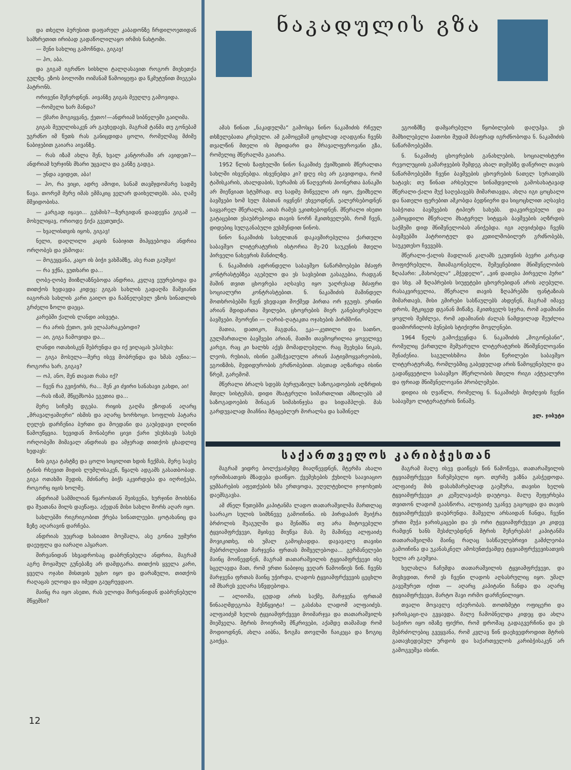და თხელი ბურუსით დაფარულ კაბადონზე ჩრდილოეთიდან სამხრეთით ირიბად გადაწოლილაყო ირმის ნახტომი.
— შენი სახლიც გამოჩნდა, გიგავ!
— ჰო, აბა.
და გიგამ იგრძნო სისხლი ტალღასავით როგორ მიეხეთქა გულზე. ეზოს ბოლოში ოიმანამ წამოიყეფა და წკმუტუნით მიეგება პატრონს.
ორივენი შეჩერდნენ. აივანზე გიგას მეუღლე გამოვიდა.
—რომელი ხარ მანდა?
— ქმარი მოგიყვანე, ქეთო!—ანდრიამ სიბნელეში გაიღიმა.
გიგას მეუღლისაკენ არ გაუხედავს, მაგრამ ტანმა თუ გონებამ უგრძნო იმ წუთს რას განიცდიდა ცოლი, რომელმაც მძიმე ნაბიჯებით გაიარა აივანზე.
— რას იზამ ახლა შენ, ხვალ კანტორაში არ ავიდეთ?—ანდრიამ ხურჯინს მხარი უცვალა და განზე გადგა.
— უნდა ავიდეთ, აბა!
— ჰო, რა ვიცი, ადრე ამოდი, სანამ თავმჯდომარე სადმე წავა. თორემ მერე იმას ემმაკიც ველარ დაიხელთებს. აბა, ღამე მშვიდობისა.
— კარგად იყავი... გესმის?—ზურგიდან დაადევნა გიგამ — მოსულიყავ, ორიოდე ჭიქა გვეთუთქა.
— ხვალისთვის იყოს, გიგავ!
ნელი, დაღლილი კაცის ნაბიჯით მიჰყვებოდა ანდრია ორღობეს და ესმოდა:
— მოგეყვანა, კაცო ის ბიჭი ვახშამზე, ასე რათ გაუშვი!
— რა ვქნა, ვუთხარი და...
ღობე-ღობე მიიზლაზნებოდა ანდრია, კვლავ ეუურებოდა და თითქოს ხედავდა კიდეც: გიგას სახლის გადაღმა შაშვიანთ იაგორას სახლის კარი გაიღო და ჩაბნელებულ ეზოს სინათლის გრძელი ზოლი დაეცა.
კარებში ქალის ლანდი აისვეტა.
— რა არის ქეთო, ვის ელაპარაკებოდი?
— აი, გიგა ჩამოვიდა და...
ლანდი ოთახისკენ შებრუნდა და იქ ვიღაცას უპასუხა:
— გიგა მოსულა—მერე ისევ მობრუნდა და ხმას აუწია:—როგორა ხარ, გიგავ?
— ოჰ, ანო, შენ თავათ რასა იქ?
— ჩვენ რა გვიჭირს, რა... შენ კი ძვირი სანახავი გახდი, აი!
—რას იზამ, მწყემსობა ეგეთია და...
მერე სიჩუმე დგება. რიყის გაღმა ეზოდან აღარც „მრავალჟამიერი“ ისმის და აღარც ხორხოცი. სოფლის პატარა ღელეს დარჩენია ბურთი და მოედანი და გაუბედავი ღიღინი წამოუწყვია. ხევიდან მონაბერი ცივი ქარი უსუსხავს სახეს ორღობეში მიმავალ ანდრიას და ამჯერად თითქოს ცხადლივ ხედავს:
ზის გიგა ტახტზე და ცოლი სიცილით ხდის ჩექმას, მერე სავსე ტანის რხევით მიდის ლუმლისაკენ, წყალს ადგამს გასათბობად. გიგა ოთახში შედის, მძინარე ბიჭს აკვირდება და იღრიჭება, როგორც იცის ხოლმე.
ანდრიამ სამმილიან წყაროსთან შეისვენა, ხურჯინი მოიხსნა და შუათანა მილს დაეწაფა. აქედან მისი სახლი შორს აღარ იყო.
სახლებში რიგრიგობით ქრება სინათლეები. ცოტახანიც და ზეზე აღარავინ დარჩება.
ანდრიას უეცრად ხასიათი მოეშალა, ასე გონია უჟმური დაეუფლა და იარაღი აჰყარაო.
შირვანიდან სხვადროსაც დაბრუნებულა ანდრია, მაგრამ აგრე მოჟამულ გუნებაზე არ დამდგარა. თითქოს ყველა კარი, ყველა ოჯახი მისთვის უცხო იყო და დარაზული, თითქოს რაღაცას ელოდა და იმედი გაუცრუვდაო.
მაინც რა იყო ასეთი, რას ელოდა შირვანიდან დაბრუნებული მწყემსი?
ნაკადულის გზა
ამას წინათ „ნაკადულმა“ გამოსცა ნინო ნაკაშიძის რჩეულ თხზულებათა კრებული. ამ გამოცემამ ცოცხლად აღადგინა ჩვენს თვალწინ მთელი ის მდიდარი და მრავალფეროვანი გზა, რომელიც მწერალმა გაიარა.
1952 წლის ზაფხულში ნინო ნაკაშიძე ქვიშხეთის მწერალთა სახლში ისვენებდა. ისვენებდა კი? დღე ისე არ გავიდოდა, რომ ტაშისკარის, ახალდაბის, სურამის ან წაღვერის პიონერთა ბანაკში არ მიეწვიათ სტუმრად. თუ სადმე მიწვეული არ იყო, ქვიშხელი ბავშვები ხომ სულ მასთან იყვნენ! ეხვეოდნენ, ეალერსებოდნენ საყვარელ მწერალს, ათას რამეს ეკითხებოდნენ. მწერალი ისეთი გატაცებით ესაუბრებოდა თავის ნორჩ მკითხველებს, რომ ჩვენ, დიდებიც სულგანაბული ვუსმენდით ნინოს.
ნინო ნაკაშიძის სახელთან დაკავშირებულია ქართული საბავშვო ლიტერატურის ისტორია მე-20 საუკუნის მთელი პირველი ნახევრის მანძილზე.
ნ. ნაკაშიძის ადრინდელი საბავშვო ნაწარმოებები მძაფრ კონტრასტებზეა აგებული და ეს სავსებით გასაგებია, რადგან მაშინ თვით ცხოვრება აღსავსე იყო უაღრესად მძაფრი სოციალური კონტრასტებით. ნ. ნაკაშიძის მაშინდელ მოთხრობებში ჩვენ ვხედავთ მოქმედ პირთა ორ ჯგუფს. ერთნი არიან მდიდართა შვილები, ცხოვრების მიერ განებივრებული ბავშვები. მეორენი — ღარიბ-ღატაკთა ოჯახების პირმშონი.
მათია, დათიკო, მაგდანა, ეკა—კეთილი და სათნო, გულმართალი ბავშვები არიან, მათში თავმოყრილია ყოველივე კარგი, რაც კი ხალხს აქვს მომადლებული. რაც შეეხება ნიკას, ლეოს, რუსიას, ისინი გამსჭვალული არიან პატივმოყვარეობის, ეგოიზმის, მედიდურობის გრძნობებით. ასეთად აღზარდა ისინი წრემ, გარემომ.
მწერალი ბრალს სდებს ბურჟუაზიულ საზოგადოების აღზრდის მთელ სისტემას, დიდი მხატვრული სიმართლით ამხილებს ამ საზოგადოების შინაგან სიმახინჯესა და სიდამპლეს. მას გარდუვალად მიაჩნია მტაცებლურ მორალსა და საშინელ
ეგოიზმზე დამყარებული წყობილების დაღუპვა. ეს მამხილებელი პათოსი მუდამ მძაფრად იგრძნობოდა ნ. ნაკაშიძის ნაწარმოებებში.
ნ. ნაკაშიძე ცხოვრების განახლების, სოციალისტური რევოლუციის გამარჯვების შემდეგ ახალ თემებზე დაწერილ თავის ნაწარმოებებში ჩვენი ბავშვების ცხოვრების ნათელ სურათებს ხატავს; თუ წინათ არსებული სინამდვილის გამოსახატავად მწერალი-ქალი მუქ საღებავებს მიმართავდა, ახლა იგი ცოცხალი და ნათელი ფერებით ამკობდა ბედნიერი და სიცოცხლით აღსავსე საბჭოთა ბავშვების ტიპიურ სახებს. დაკვირვებული და გამოცდილი მწერალი მხატვრულ სიტყვას ბავშვების აღზრდის საქმეში დიდ მნიშვნელობას ანიჭებდა. იგი აღვიძებდა ჩვენს ბავშვებში პატრიოტულ და კეთილშობილურ გრძნობებს, საუკეთესო ჩვევებს.
მწერალი-ქალის მადლიან კალამს ეკუთვნის ბევრი კარგად მოფიქრებული, შთამაგონებელი, შემეცნებითი მნიშვნელობის ზღაპარი: „მახობელა“ „მჭედელი“, „ვინ დათესა პირველი პური“ და სხვ. ამ ზღაპრების სიუჟეტები ცხოვრებიდან არის აღებული. რასაკვირველია, მწერალი თავის ზღაპრებში ფანტაზიას მიმართავს, მისი გმირები სასწაულებს ახდენენ, მაგრამ იმავე დროს, მტკიცედ დგანან მიწაზე. მკითხველს სჯერა, რომ ადამიანი ყოვლის შემძლეა, რომ ადამიანის ძალას ნამდვილად შეუძლია დაიმორჩილოს ბუნების სტიქიური მოვლენები.
1964 წელს გამოქვეყნდა ნ. ნაკაშიძის „მოგონებანი“, რომელიც ქართული მემუარული ლიტერატურის მნიშვნელოვანი შენაძენია. საგულისხმოა მისი წერილები საბავშვო ლიტერატურაზე, რომლებშიც გაბედულად არის წამოყენებული და გადაწყვეტილი საბავშვო მწერლობის მთელი რიგი აქტუალური და ფრიად მნიშვნელოვანი პრობლემები.
დიდია ის ღვაწლი, რომელიც ნ. ნაკაშიძეს მიუძღვის ჩვენი საბავშვო ლიტერატურის წინაშე.
ვლ. ჯიბუტი
საქართველოს კარიბჭესთან
მაგრამ ვიდრე ბოლქვაძემდე მიაღწევდნენ, მტერმა ახალი იერიშისათვის მზადება დაიწყო. ქვემეხების ქუხილს საავიაციო ყუმბარების აფეთქების ხმა ერთვოდა, უღელტეხილი ჯოჯოხეთს დაემსგავსა.
ამ ძნელ წუთებში კაპიტანმა ლადო თათარაშვილმა მართლაც საარაკო სულის სიმხნევე გამოიჩინა. ის პირდაპირ შეიჭრა ბრძოლის შუაგულში და შენიშნა თუ არა მიტოვებული ტყვიამფრქვევი, მყისვე მიუწვა მას. მე მაშინვე ალფაიძე მოვიკითხე, ის უმალ გამოცხადდა. დავავალე თავისი მებრძოლებით მარჯვენა ფრთას მიშველებოდა... გერმანელები მაინც მოიწევდნენ, მაგრამ თათარაშვილის ტყვიამფრქვევი ისე სცელავდა მათ, რომ ერთი ნაბიჯიც ვეღარ წამოიწიეს წინ. ჩვენს მარჯვენა ფრთას მაინც უჭირდა, ლადოს ტყვიამფრქვევის ცეცხლი იმ მხარეს ვეღარა სწვდებოდა.
— ალიოშა, ცუდად არის საქმე, მარჯვენა ფრთამ წინააღმდეგობა შესწყვიტა! — გასძახა ლადომ ალფაიძეს. ალფაიძემ ხელის ტყვიამფრქვევი მოიმარჯვა და თათარაშვილს მიეშველა. მტრის მოიერიშე მწკრივები, აქამდე თამამად რომ მოდიოდნენ, ახლა აიბნა, ზოგმა თოვლში ჩაიკეცა და ზოგიც გაიქცა.
მაგრამ მალე ისევ დაიწყეს წინ წამოწევა, თათარაშვილის ტყვიამფრქვევი ჩაჩუმებული იყო. თურმე ვაზნა გასჭედოდა. ალფაიძე მის დასახმარებლად გაეშურა, თავისი ხელის ტყვიამფრქვევი კი კეშელავაძეს დაუტოვა. მალე შეფერხება თვითონ ლადომ გაასწორა, ალფაიძე უკანვე გაცოცდა და თავის ტყვიამფრქვევს დაუბრუნდა. მაშველი არსაიდან ჩანდა, ჩვენი ერთი მუჭა ჯარისკაცები და ეს ორი ტყვიამფრქვევი კი კიდევ რამდენ ხანს შესძლებდნენ მტრის შეჩერებას! კაპიტანმა თათარაშვილმა მაინც რაღაც სასწაულებრივი გამძლეობა გამოიჩინა და უკანასკნელ ამოსუნთქვამდე ტყვიამფრქვევისათვის ხელი არ გაუშვია.
ხელახლა ჩაჩუმდა თათარაშვილის ტყვიამფრქვევი, და მივხვდით, რომ ეს ჩვენი ლადოს აღსასრულიც იყო. უმალ გავეშურეთ იქით — აღარც კაპიტანი ჩანდა და აღარც ტყვიამფრქვევი, მარტო შავი ორმო დარჩენილიყო.
თვალი მოვავლე იქაურობას. თოთხმეტი ოფიცერი და ჯარისკაცი-ღა გვყავდა. მალე ჩამობნელდა კიდეც და ახლა საჭირო იყო იმაზე ფიქრი, რომ დროშაც გადაგვერჩინა და ეს მებრძოლებიც გვეყვანა, რომ კვლავ წინ დაეხვედროდით მტრის გათავხედებულ ურდოს და საქართველოს კარიბჭისაკენ არ გამოგვეშვა ისინი.
12